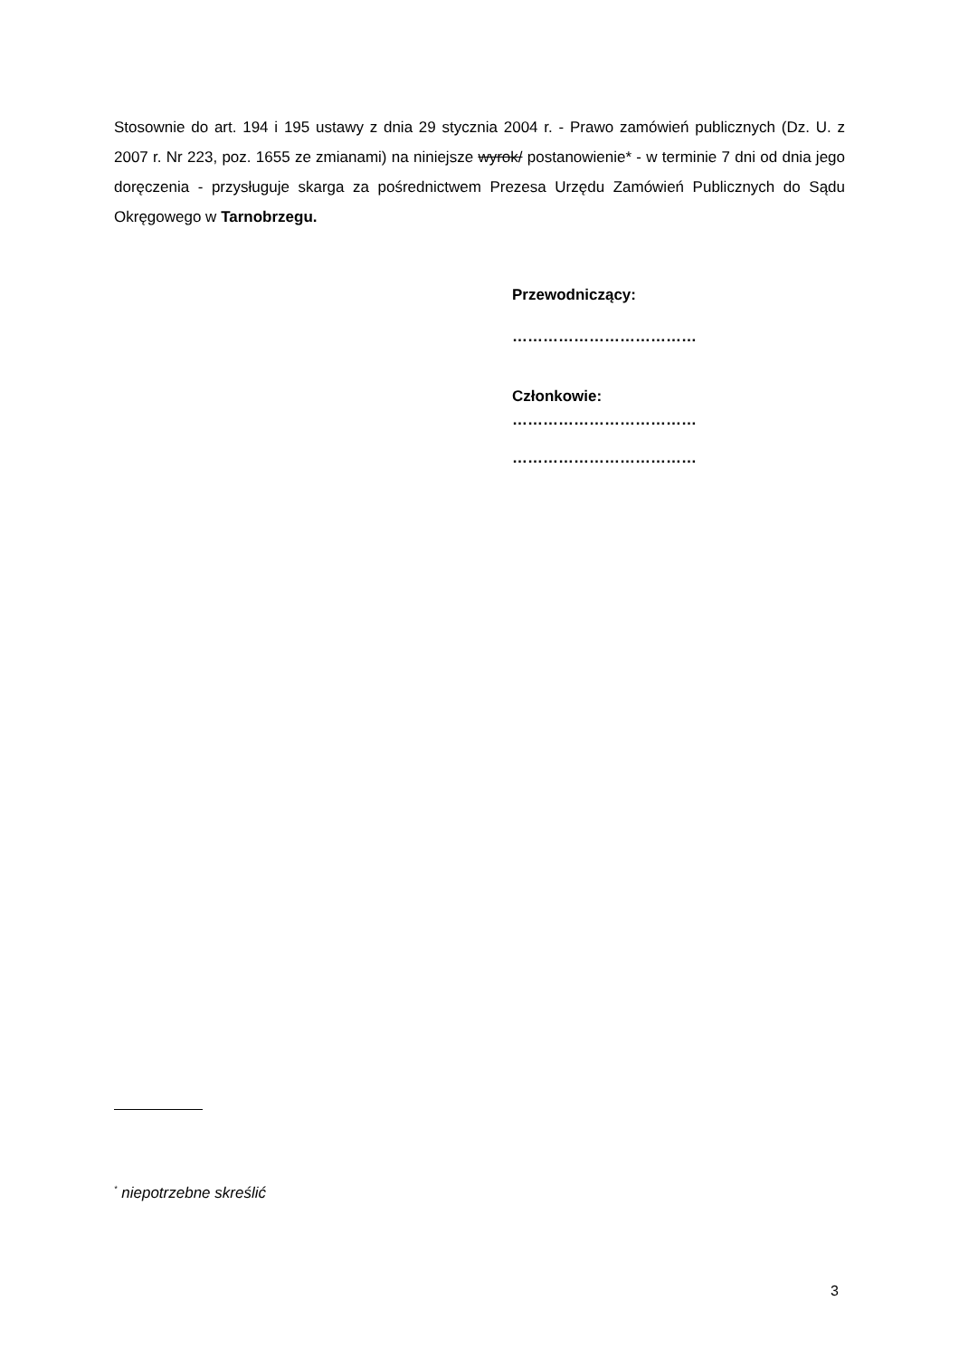Stosownie do art. 194 i 195 ustawy z dnia 29 stycznia 2004 r. - Prawo zamówień publicznych (Dz. U. z 2007 r. Nr 223, poz. 1655 ze zmianami) na niniejsze wyrok/ postanowienie* - w terminie 7 dni od dnia jego doręczenia - przysługuje skarga za pośrednictwem Prezesa Urzędu Zamówień Publicznych do Sądu Okręgowego w Tarnobrzegu.
Przewodniczący:
………………………………
Członkowie:
………………………………
………………………………
<sup>*</sup> niepotrzebne skreślić
3